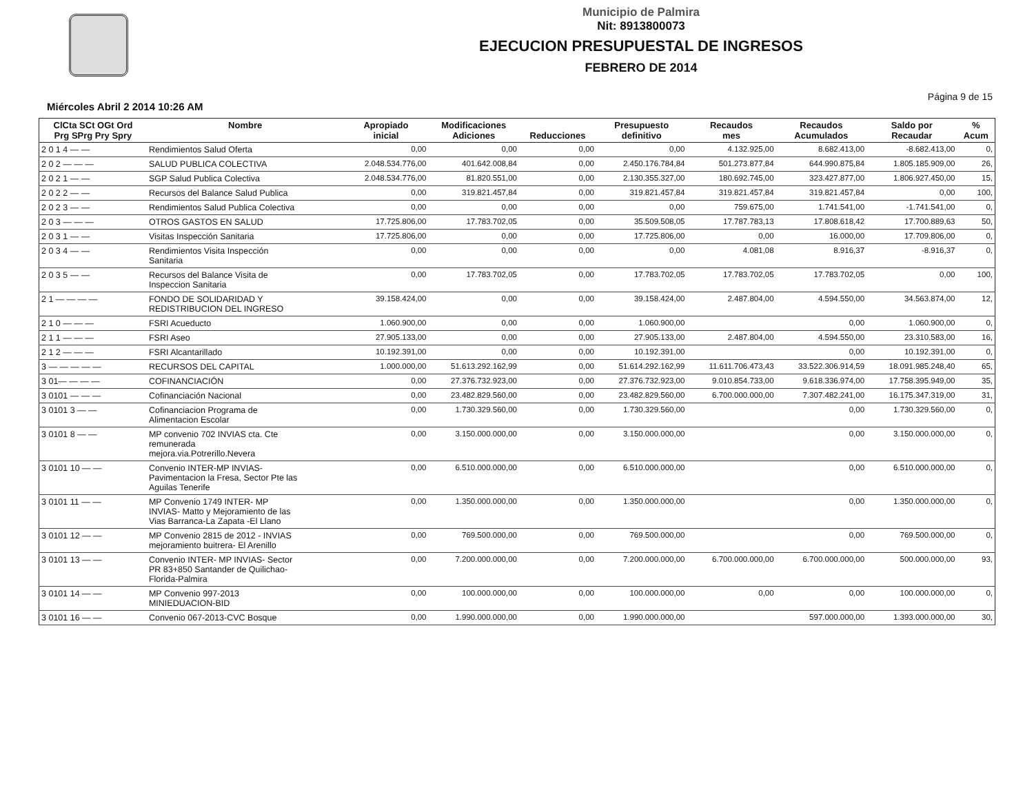Municipio de Palmira
Nit: 8913800073
EJECUCION PRESUPUESTAL DE INGRESOS
FEBRERO DE 2014
Miércoles Abril 2 2014 10:26 AM Página 9 de 15
| ClCta SCt OGt Ord Prg SPrg Pry Spry | Nombre | Apropiado inicial | Modificaciones Adiciones | Reducciones | Presupuesto definitivo | Recaudos mes | Recaudos Acumulados | Saldo por Recaudar | % Acum |
| --- | --- | --- | --- | --- | --- | --- | --- | --- | --- |
| 2 0 1 4 — — | Rendimientos Salud Oferta | 0,00 | 0,00 | 0,00 | 0,00 | 4.132.925,00 | 8.682.413,00 | -8.682.413,00 | 0, |
| 2 0 2 — — — | SALUD PUBLICA COLECTIVA | 2.048.534.776,00 | 401.642.008,84 | 0,00 | 2.450.176.784,84 | 501.273.877,84 | 644.990.875,84 | 1.805.185.909,00 | 26, |
| 2 0 2 1 — — | SGP Salud Publica Colectiva | 2.048.534.776,00 | 81.820.551,00 | 0,00 | 2.130.355.327,00 | 180.692.745,00 | 323.427.877,00 | 1.806.927.450,00 | 15, |
| 2 0 2 2 — — | Recursos del Balance Salud Publica | 0,00 | 319.821.457,84 | 0,00 | 319.821.457,84 | 319.821.457,84 | 319.821.457,84 | 0,00 | 100, |
| 2 0 2 3 — — | Rendimientos Salud Publica Colectiva | 0,00 | 0,00 | 0,00 | 0,00 | 759.675,00 | 1.741.541,00 | -1.741.541,00 | 0, |
| 2 0 3 — — — | OTROS GASTOS EN SALUD | 17.725.806,00 | 17.783.702,05 | 0,00 | 35.509.508,05 | 17.787.783,13 | 17.808.618,42 | 17.700.889,63 | 50, |
| 2 0 3 1 — — | Visitas Inspección Sanitaria | 17.725.806,00 | 0,00 | 0,00 | 17.725.806,00 | 0,00 | 16.000,00 | 17.709.806,00 | 0, |
| 2 0 3 4 — — | Rendimientos Visita Inspección Sanitaria | 0,00 | 0,00 | 0,00 | 0,00 | 4.081,08 | 8.916,37 | -8.916,37 | 0, |
| 2 0 3 5 — — | Recursos del Balance Visita de Inspeccion Sanitaria | 0,00 | 17.783.702,05 | 0,00 | 17.783.702,05 | 17.783.702,05 | 17.783.702,05 | 0,00 | 100, |
| 2 1 — — — — | FONDO DE SOLIDARIDAD Y REDISTRIBUCION DEL INGRESO | 39.158.424,00 | 0,00 | 0,00 | 39.158.424,00 | 2.487.804,00 | 4.594.550,00 | 34.563.874,00 | 12, |
| 2 1 0 — — — | FSRI Acueducto | 1.060.900,00 | 0,00 | 0,00 | 1.060.900,00 | | 0,00 | 1.060.900,00 | 0, |
| 2 1 1 — — — | FSRI Aseo | 27.905.133,00 | 0,00 | 0,00 | 27.905.133,00 | 2.487.804,00 | 4.594.550,00 | 23.310.583,00 | 16, |
| 2 1 2 — — — | FSRI Alcantarillado | 10.192.391,00 | 0,00 | 0,00 | 10.192.391,00 | | 0,00 | 10.192.391,00 | 0, |
| 3 — — — — — | RECURSOS DEL CAPITAL | 1.000.000,00 | 51.613.292.162,99 | 0,00 | 51.614.292.162,99 | 11.611.706.473,43 | 33.522.306.914,59 | 18.091.985.248,40 | 65, |
| 3 01— — — — | COFINANCIACIÓN | 0,00 | 27.376.732.923,00 | 0,00 | 27.376.732.923,00 | 9.010.854.733,00 | 9.618.336.974,00 | 17.758.395.949,00 | 35, |
| 3 0101 — — — | Cofinanciación Nacional | 0,00 | 23.482.829.560,00 | 0,00 | 23.482.829.560,00 | 6.700.000.000,00 | 7.307.482.241,00 | 16.175.347.319,00 | 31, |
| 3 0101 3 — — | Cofinanciacion Programa de Alimentacion Escolar | 0,00 | 1.730.329.560,00 | 0,00 | 1.730.329.560,00 | | 0,00 | 1.730.329.560,00 | 0, |
| 3 0101 8 — — | MP convenio 702 INVIAS cta. Cte remunerada mejora.via.Potrerillo.Nevera | 0,00 | 3.150.000.000,00 | 0,00 | 3.150.000.000,00 | | 0,00 | 3.150.000.000,00 | 0, |
| 3 0101 10 — — | Convenio INTER-MP INVIAS- Pavimentacion la Fresa, Sector Pte las Aguilas Tenerife | 0,00 | 6.510.000.000,00 | 0,00 | 6.510.000.000,00 | | 0,00 | 6.510.000.000,00 | 0, |
| 3 0101 11 — — | MP Convenio 1749 INTER- MP INVIAS- Matto y Mejoramiento de las Vias Barranca-La Zapata -El Llano | 0,00 | 1.350.000.000,00 | 0,00 | 1.350.000.000,00 | | 0,00 | 1.350.000.000,00 | 0, |
| 3 0101 12 — — | MP Convenio 2815 de 2012 - INVIAS mejoramiento buitrera- El Arenillo | 0,00 | 769.500.000,00 | 0,00 | 769.500.000,00 | | 0,00 | 769.500.000,00 | 0, |
| 3 0101 13 — — | Convenio INTER- MP INVIAS- Sector PR 83+850 Santander de Quilichao- Florida-Palmira | 0,00 | 7.200.000.000,00 | 0,00 | 7.200.000.000,00 | 6.700.000.000,00 | 6.700.000.000,00 | 500.000.000,00 | 93, |
| 3 0101 14 — — | MP Convenio 997-2013 MINIEDUACION-BID | 0,00 | 100.000.000,00 | 0,00 | 100.000.000,00 | 0,00 | 0,00 | 100.000.000,00 | 0, |
| 3 0101 16 — — | Convenio 067-2013-CVC Bosque | 0,00 | 1.990.000.000,00 | 0,00 | 1.990.000.000,00 | | 597.000.000,00 | 1.393.000.000,00 | 30, |